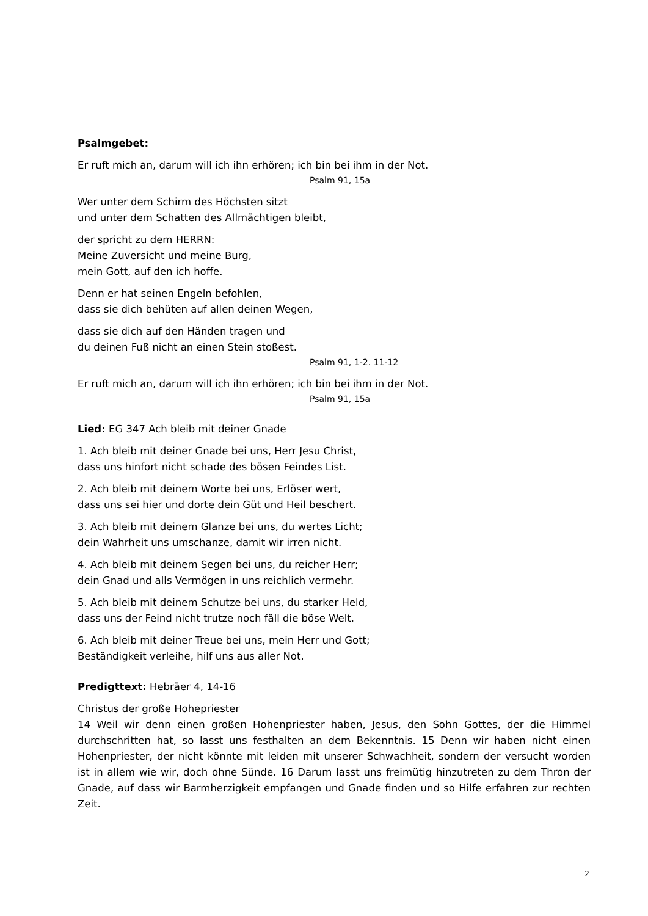Psalmgebet:
Er ruft mich an, darum will ich ihn erhören; ich bin bei ihm in der Not.
Psalm 91, 15a
Wer unter dem Schirm des Höchsten sitzt
und unter dem Schatten des Allmächtigen bleibt,
der spricht zu dem HERRN:
Meine Zuversicht und meine Burg,
mein Gott, auf den ich hoffe.
Denn er hat seinen Engeln befohlen,
dass sie dich behüten auf allen deinen Wegen,
dass sie dich auf den Händen tragen und
du deinen Fuß nicht an einen Stein stoßest.
Psalm 91, 1-2. 11-12
Er ruft mich an, darum will ich ihn erhören; ich bin bei ihm in der Not.
Psalm 91, 15a
Lied: EG 347 Ach bleib mit deiner Gnade
1. Ach bleib mit deiner Gnade bei uns, Herr Jesu Christ,
dass uns hinfort nicht schade des bösen Feindes List.
2. Ach bleib mit deinem Worte bei uns, Erlöser wert,
dass uns sei hier und dorte dein Güt und Heil beschert.
3. Ach bleib mit deinem Glanze bei uns, du wertes Licht;
dein Wahrheit uns umschanze, damit wir irren nicht.
4. Ach bleib mit deinem Segen bei uns, du reicher Herr;
dein Gnad und alls Vermögen in uns reichlich vermehr.
5. Ach bleib mit deinem Schutze bei uns, du starker Held,
dass uns der Feind nicht trutze noch fäll die böse Welt.
6. Ach bleib mit deiner Treue bei uns, mein Herr und Gott;
Beständigkeit verleihe, hilf uns aus aller Not.
Predigttext: Hebräer 4, 14-16
Christus der große Hohepriester
14 Weil wir denn einen großen Hohenpriester haben, Jesus, den Sohn Gottes, der die Himmel durchschritten hat, so lasst uns festhalten an dem Bekenntnis. 15 Denn wir haben nicht einen Hohenpriester, der nicht könnte mit leiden mit unserer Schwachheit, sondern der versucht worden ist in allem wie wir, doch ohne Sünde. 16 Darum lasst uns freimütig hinzutreten zu dem Thron der Gnade, auf dass wir Barmherzigkeit empfangen und Gnade finden und so Hilfe erfahren zur rechten Zeit.
2